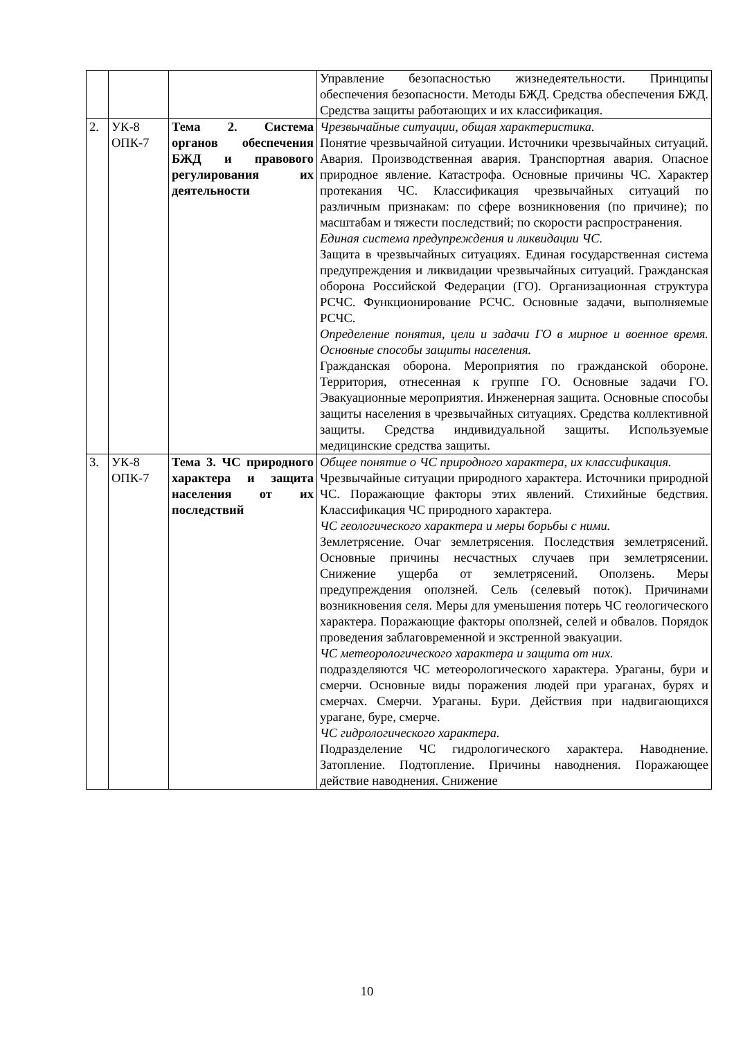| | | | Управление безопасностью жизнедеятельности. Принципы обеспечения безопасности. Методы БЖД. Средства обеспечения БЖД. Средства защиты работающих и их классификация. |
| 2. | УК-8 ОПК-7 | Тема 2. Система органов обеспечения БЖД и правового регулирования их деятельности | Чрезвычайные ситуации, общая характеристика. Понятие чрезвычайной ситуации. Источники чрезвычайных ситуаций. Авария. Производственная авария. Транспортная авария. Опасное природное явление. Катастрофа. Основные причины ЧС. Характер протекания ЧС. Классификация чрезвычайных ситуаций по различным признакам: по сфере возникновения (по причине); по масштабам и тяжести последствий; по скорости распространения. Единая система предупреждения и ликвидации ЧС. Защита в чрезвычайных ситуациях. Единая государственная система предупреждения и ликвидации чрезвычайных ситуаций. Гражданская оборона Российской Федерации (ГО). Организационная структура РСЧС. Функционирование РСЧС. Основные задачи, выполняемые РСЧС. Определение понятия, цели и задачи ГО в мирное и военное время. Основные способы защиты населения. Гражданская оборона. Мероприятия по гражданской обороне. Территория, отнесенная к группе ГО. Основные задачи ГО. Эвакуационные мероприятия. Инженерная защита. Основные способы защиты населения в чрезвычайных ситуациях. Средства коллективной защиты. Средства индивидуальной защиты. Используемые медицинские средства защиты. |
| 3. | УК-8 ОПК-7 | Тема 3. ЧС природного характера и защита населения от их последствий | Общее понятие о ЧС природного характера, их классификация. Чрезвычайные ситуации природного характера. Источники природной ЧС. Поражающие факторы этих явлений. Стихийные бедствия. Классификация ЧС природного характера. ЧС геологического характера и меры борьбы с ними. Землетрясение. Очаг землетрясения. Последствия землетрясений. Основные причины несчастных случаев при землетрясении. Снижение ущерба от землетрясений. Оползень. Меры предупреждения оползней. Сель (селевый поток). Причинами возникновения селя. Меры для уменьшения потерь ЧС геологического характера. Поражающие факторы оползней, селей и обвалов. Порядок проведения заблаговременной и экстренной эвакуации. ЧС метеорологического характера и защита от них. подразделяются ЧС метеорологического характера. Ураганы, бури и смерчи. Основные виды поражения людей при ураганах, бурях и смерчах. Смерчи. Ураганы. Бури. Действия при надвигающихся урагане, буре, смерче. ЧС гидрологического характера. Подразделение ЧС гидрологического характера. Наводнение. Затопление. Подтопление. Причины наводнения. Поражающее действие наводнения. Снижение |
10